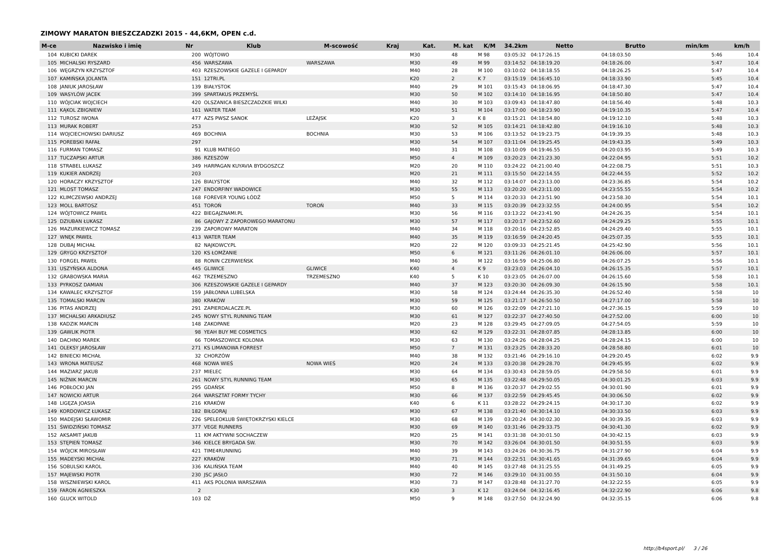ZIMOWY MARATON BIESZCZADZKI 2015 - 44,6KM, OPEN c.d.
| M-ce | Nazwisko i imię | Nr | Klub | M-scowość | Kraj | Kat. | M. kat | K/M | 34.2km | Netto | Brutto | min/km | km/h |
| --- | --- | --- | --- | --- | --- | --- | --- | --- | --- | --- | --- | --- | --- |
| 104 | KUBICKI DAREK | 200 | WÓJTOWO | | | M30 | 48 | M 98 | 03:05:32 | 04:17:26.15 | 04:18:03.50 | 5:46 | 10.4 |
| 105 | MICHALSKI RYSZARD | 456 | WARSZAWA | WARSZAWA | | M30 | 49 | M 99 | 03:14:52 | 04:18:19.20 | 04:18:26.00 | 5:47 | 10.4 |
| 106 | WĘGRZYN KRZYSZTOF | 403 | RZESZOWSKIE GAZELE I GEPARDY | | | M40 | 28 | M 100 | 03:10:02 | 04:18:18.55 | 04:18:26.25 | 5:47 | 10.4 |
| 107 | KAMIŃSKA JOLANTA | 151 | 12TRI.PL | | | K20 | 2 | K 7 | 03:15:19 | 04:16:45.10 | 04:18:33.90 | 5:45 | 10.4 |
| 108 | JANIUK JAROSŁAW | 139 | BIAŁYSTOK | | | M40 | 29 | M 101 | 03:15:43 | 04:18:06.95 | 04:18:47.30 | 5:47 | 10.4 |
| 109 | WASYLÓW JACEK | 399 | SPARTAKUS PRZEMYŚL | | | M30 | 50 | M 102 | 03:14:10 | 04:18:16.95 | 04:18:50.80 | 5:47 | 10.4 |
| 110 | WÓJCIAK WOJCIECH | 420 | OLSZANICA BIESZCZADZKIE WILKI | | | M40 | 30 | M 103 | 03:09:43 | 04:18:47.80 | 04:18:56.40 | 5:48 | 10.3 |
| 111 | KĄKOL ZBIGNIEW | 161 | WATER TEAM | | | M30 | 51 | M 104 | 03:17:00 | 04:18:23.90 | 04:19:10.35 | 5:47 | 10.4 |
| 112 | TUROSZ IWONA | 477 | AZS PWSZ SANOK | LEŻAJSK | | K20 | 3 | K 8 | 03:15:21 | 04:18:54.80 | 04:19:12.10 | 5:48 | 10.3 |
| 113 | MURAK ROBERT | 253 | | | | M30 | 52 | M 105 | 03:14:21 | 04:18:42.80 | 04:19:16.10 | 5:48 | 10.3 |
| 114 | WOJCIECHOWSKI DARIUSZ | 469 | BOCHNIA | BOCHNIA | | M30 | 53 | M 106 | 03:13:52 | 04:19:23.75 | 04:19:39.35 | 5:48 | 10.3 |
| 115 | POREBSKI RAFAŁ | 297 | | | | M30 | 54 | M 107 | 03:11:04 | 04:19:25.45 | 04:19:43.35 | 5:49 | 10.3 |
| 116 | FURMAN TOMASZ | 91 | KLUB MATIEGO | | | M40 | 31 | M 108 | 03:10:09 | 04:19:46.55 | 04:20:03.95 | 5:49 | 10.3 |
| 117 | TUCZAPSKI ARTUR | 386 | RZESZÓW | | | M50 | 4 | M 109 | 03:20:23 | 04:21:23.30 | 04:22:04.95 | 5:51 | 10.2 |
| 118 | STRABEL ŁUKASZ | 349 | HARPAGAN KUYAVIA BYDGOSZCZ | | | M20 | 20 | M 110 | 03:24:22 | 04:21:00.40 | 04:22:08.75 | 5:51 | 10.3 |
| 119 | KUKIER ANDRZEJ | 203 | | | | M20 | 21 | M 111 | 03:15:50 | 04:22:14.55 | 04:22:44.55 | 5:52 | 10.2 |
| 120 | HORACZY KRZYSZTOF | 126 | BIALYSTOK | | | M40 | 32 | M 112 | 03:14:07 | 04:23:13.00 | 04:23:36.85 | 5:54 | 10.2 |
| 121 | MLOST TOMASZ | 247 | ENDORFINY WADOWICE | | | M30 | 55 | M 113 | 03:20:20 | 04:23:11.00 | 04:23:55.55 | 5:54 | 10.2 |
| 122 | KLIMCZEWSKI ANDRZEJ | 168 | FOREVER YOUNG ŁÓDŹ | | | M50 | 5 | M 114 | 03:20:33 | 04:23:51.90 | 04:23:58.30 | 5:54 | 10.1 |
| 123 | MOLL BARTOSZ | 451 | TOROŃ | TOROŃ | | M40 | 33 | M 115 | 03:20:39 | 04:23:32.55 | 04:24:00.95 | 5:54 | 10.2 |
| 124 | WÓJTOWICZ PAWEŁ | 422 | BIEGAJZNAMI.PL | | | M30 | 56 | M 116 | 03:13:22 | 04:23:41.90 | 04:24:26.35 | 5:54 | 10.1 |
| 125 | DZIUBAN ŁUKASZ | 86 | GAJOWY Z ZAPOROWEGO MARATONU | | | M30 | 57 | M 117 | 03:20:17 | 04:23:52.60 | 04:24:29.25 | 5:55 | 10.1 |
| 126 | MAZURKIEWICZ TOMASZ | 239 | ZAPOROWY MARATON | | | M40 | 34 | M 118 | 03:20:16 | 04:23:52.85 | 04:24:29.40 | 5:55 | 10.1 |
| 127 | WNĘK PAWEŁ | 413 | WATER TEAM | | | M40 | 35 | M 119 | 03:16:59 | 04:24:20.45 | 04:25:07.35 | 5:55 | 10.1 |
| 128 | DUBAJ MICHAŁ | 82 | NAJKOWCY.PL | | | M20 | 22 | M 120 | 03:09:33 | 04:25:21.45 | 04:25:42.90 | 5:56 | 10.1 |
| 129 | GRYGO KRZYSZTOF | 120 | KS ŁOMŻANIE | | | M50 | 6 | M 121 | 03:11:26 | 04:26:01.10 | 04:26:06.00 | 5:57 | 10.1 |
| 130 | FORGEL PAWEŁ | 88 | RONIN CZERWIEŃSK | | | M40 | 36 | M 122 | 03:16:59 | 04:25:06.80 | 04:26:07.25 | 5:56 | 10.1 |
| 131 | USZYŃSKA ALDONA | 445 | GLIWICE | GLIWICE | | K40 | 4 | K 9 | 03:23:03 | 04:26:04.10 | 04:26:15.35 | 5:57 | 10.1 |
| 132 | GRABOWSKA MARIA | 462 | TRZEMESZNO | TRZEMESZNO | | K40 | 5 | K 10 | 03:23:05 | 04:26:07.00 | 04:26:15.60 | 5:58 | 10.1 |
| 133 | PYRKOSZ DAMIAN | 306 | RZESZOWSKIE GAZELE I GEPARDY | | | M40 | 37 | M 123 | 03:20:30 | 04:26:09.30 | 04:26:15.90 | 5:58 | 10.1 |
| 134 | KAWALEC KRZYSZTOF | 159 | JABŁONNA LUBELSKA | | | M30 | 58 | M 124 | 03:24:44 | 04:26:35.30 | 04:26:52.40 | 5:58 | 10 |
| 135 | TOMALSKI MARCIN | 380 | KRAKÓW | | | M30 | 59 | M 125 | 03:21:17 | 04:26:50.50 | 04:27:17.00 | 5:58 | 10 |
| 136 | PITAS ANDRZEJ | 291 | ZAPIERDALACZE.PL | | | M30 | 60 | M 126 | 03:22:09 | 04:27:21.10 | 04:27:36.15 | 5:59 | 10 |
| 137 | MICHALSKI ARKADIUSZ | 245 | NOWY STYL RUNNING TEAM | | | M30 | 61 | M 127 | 03:22:37 | 04:27:40.50 | 04:27:52.00 | 6:00 | 10 |
| 138 | KADZIK MARCIN | 148 | ZAKOPANE | | | M20 | 23 | M 128 | 03:29:45 | 04:27:09.05 | 04:27:54.05 | 5:59 | 10 |
| 139 | GAWLIK PIOTR | 98 | YEAH BUY ME COSMETICS | | | M30 | 62 | M 129 | 03:22:31 | 04:28:07.85 | 04:28:13.85 | 6:00 | 10 |
| 140 | DACHNO MAREK | 66 | TOMASZOWICE KOLONIA | | | M30 | 63 | M 130 | 03:24:26 | 04:28:04.25 | 04:28:24.15 | 6:00 | 10 |
| 141 | OLEKSY JAROSŁAW | 271 | KS LIMANOWA FORREST | | | M50 | 7 | M 131 | 03:23:25 | 04:28:33.20 | 04:28:58.80 | 6:01 | 10 |
| 142 | BINIECKI MICHAŁ | 32 | CHORZÓW | | | M40 | 38 | M 132 | 03:21:46 | 04:29:16.10 | 04:29:20.45 | 6:02 | 9.9 |
| 143 | WRONA MATEUSZ | 468 | NOWA WIEŚ | NOWA WIEŚ | | M20 | 24 | M 133 | 03:20:38 | 04:29:28.70 | 04:29:45.95 | 6:02 | 9.9 |
| 144 | MAZIARZ JAKUB | 237 | MIELEC | | | M30 | 64 | M 134 | 03:30:43 | 04:28:59.05 | 04:29:58.50 | 6:01 | 9.9 |
| 145 | NIŻNIK MARCIN | 261 | NOWY STYL RUNNING TEAM | | | M30 | 65 | M 135 | 03:22:48 | 04:29:50.05 | 04:30:01.25 | 6:03 | 9.9 |
| 146 | POBŁOCKI JAN | 295 | GDAŃSK | | | M50 | 8 | M 136 | 03:20:37 | 04:29:02.55 | 04:30:01.90 | 6:01 | 9.9 |
| 147 | NOWICKI ARTUR | 264 | WARSZTAT FORMY TYCHY | | | M30 | 66 | M 137 | 03:22:59 | 04:29:45.45 | 04:30:06.50 | 6:02 | 9.9 |
| 148 | LIGĘZA JOASIA | 216 | KRAKÓW | | | K40 | 6 | K 11 | 03:28:22 | 04:29:24.15 | 04:30:17.30 | 6:02 | 9.9 |
| 149 | KORDOWICZ ŁUKASZ | 182 | BIŁGORAJ | | | M30 | 67 | M 138 | 03:21:40 | 04:30:14.10 | 04:30:33.50 | 6:03 | 9.9 |
| 150 | MADEJSKI SŁAWOMIR | 226 | SPELEOKLUB ŚWIĘTOKRZYSKI KIELCE | | | M30 | 68 | M 139 | 03:20:24 | 04:30:02.30 | 04:30:39.35 | 6:03 | 9.9 |
| 151 | ŚWIDZIŃSKI TOMASZ | 377 | VEGE RUNNERS | | | M30 | 69 | M 140 | 03:31:46 | 04:29:33.75 | 04:30:41.30 | 6:02 | 9.9 |
| 152 | AKSAMIT JAKUB | 11 | KM AKTYWNI SOCHACZEW | | | M20 | 25 | M 141 | 03:31:38 | 04:30:01.50 | 04:30:42.15 | 6:03 | 9.9 |
| 153 | STĘPIEŃ TOMASZ | 346 | KIELCE BRYGADA ŚW. | | | M30 | 70 | M 142 | 03:26:04 | 04:30:01.50 | 04:30:51.55 | 6:03 | 9.9 |
| 154 | WÓJCIK MIROSŁAW | 421 | TIME4RUNNING | | | M40 | 39 | M 143 | 03:24:26 | 04:30:36.75 | 04:31:27.90 | 6:04 | 9.9 |
| 155 | MADEYSKI MICHAŁ | 227 | KRAKÓW | | | M30 | 71 | M 144 | 03:22:51 | 04:30:41.65 | 04:31:39.65 | 6:04 | 9.9 |
| 156 | SOBULSKI KAROL | 336 | KALIŃSKA TEAM | | | M40 | 40 | M 145 | 03:27:48 | 04:31:25.55 | 04:31:49.25 | 6:05 | 9.9 |
| 157 | MAJEWSKI PIOTR | 230 | JSC JASŁO | | | M30 | 72 | M 146 | 03:29:10 | 04:31:00.55 | 04:31:50.10 | 6:04 | 9.9 |
| 158 | WISZNIEWSKI KAROL | 411 | AKS POLONIA WARSZAWA | | | M30 | 73 | M 147 | 03:28:48 | 04:31:27.70 | 04:32:22.55 | 6:05 | 9.9 |
| 159 | FARON AGNIESZKA | 2 | | | | K30 | 3 | K 12 | 03:24:04 | 04:32:16.45 | 04:32:22.90 | 6:06 | 9.8 |
| 160 | GLUCK WITOLD | 103 | DŹ | | | M50 | 9 | M 148 | 03:27:50 | 04:32:24.90 | 04:32:35.15 | 6:06 | 9.8 |
http://b4sport.pl/ 3 / 26